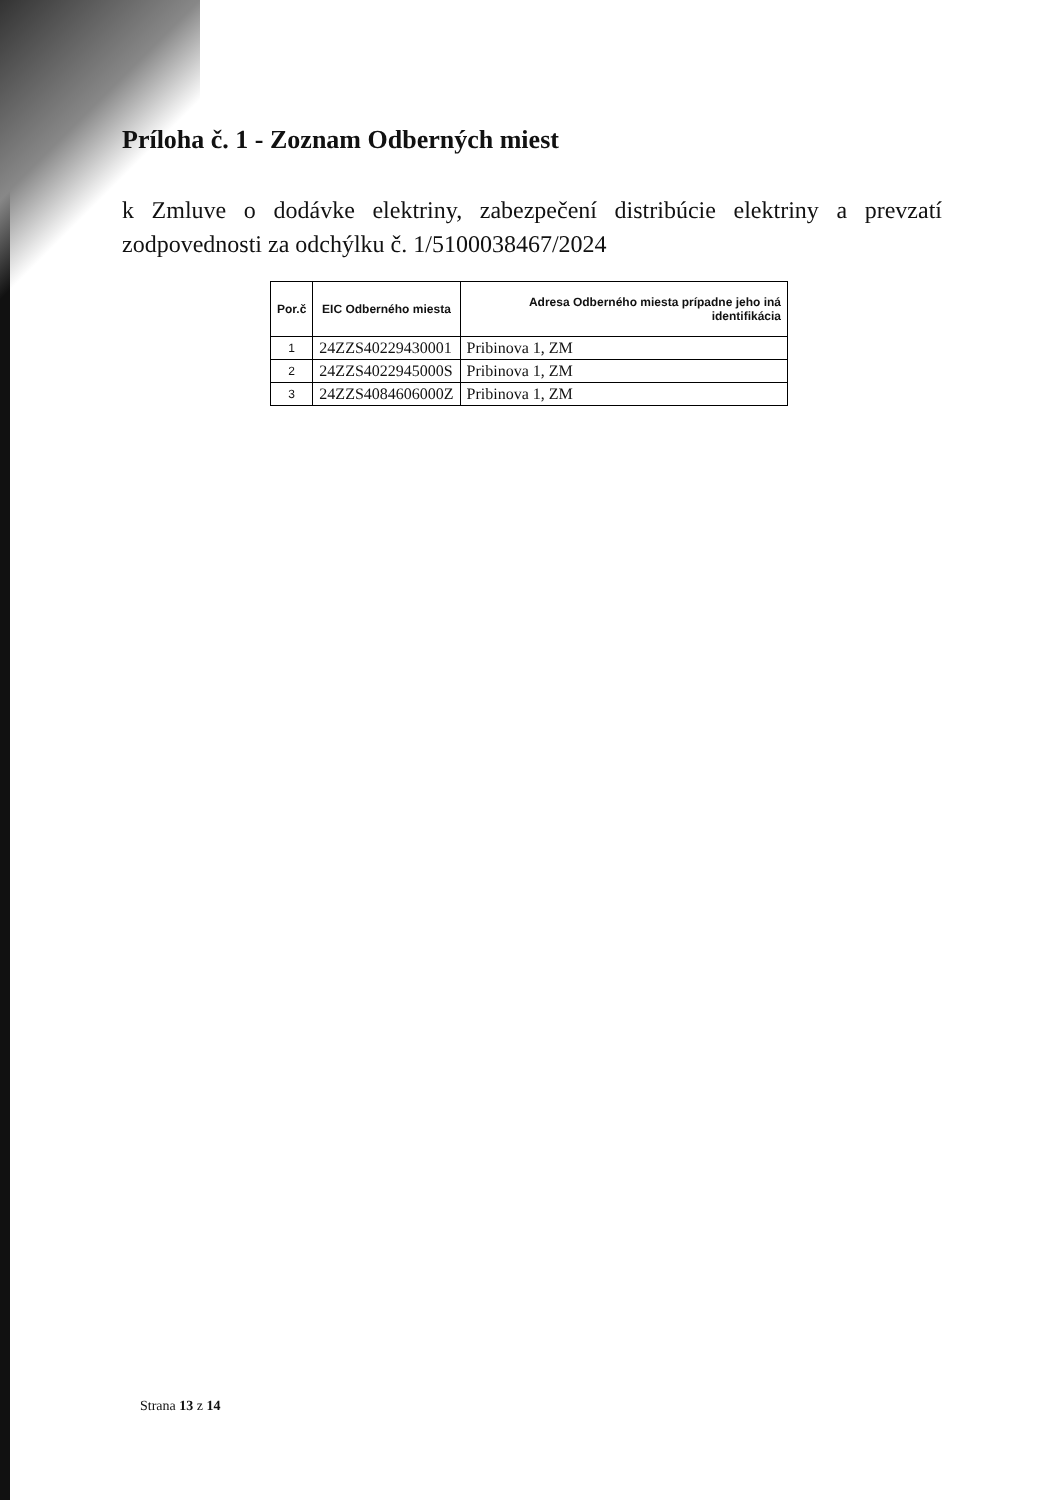Príloha č. 1 - Zoznam Odberných miest
k Zmluve o dodávke elektriny, zabezpečení distribúcie elektriny a prevzatí zodpovednosti za odchýlku č. 1/5100038467/2024
| Por.č | EIC Odberného miesta | Adresa Odberného miesta prípadne jeho iná identifikácia |
| --- | --- | --- |
| 1 | 24ZZS40229430001 | Pribinova 1, ZM |
| 2 | 24ZZS4022945000S | Pribinova 1, ZM |
| 3 | 24ZZS4084606000Z | Pribinova 1, ZM |
Strana 13 z 14